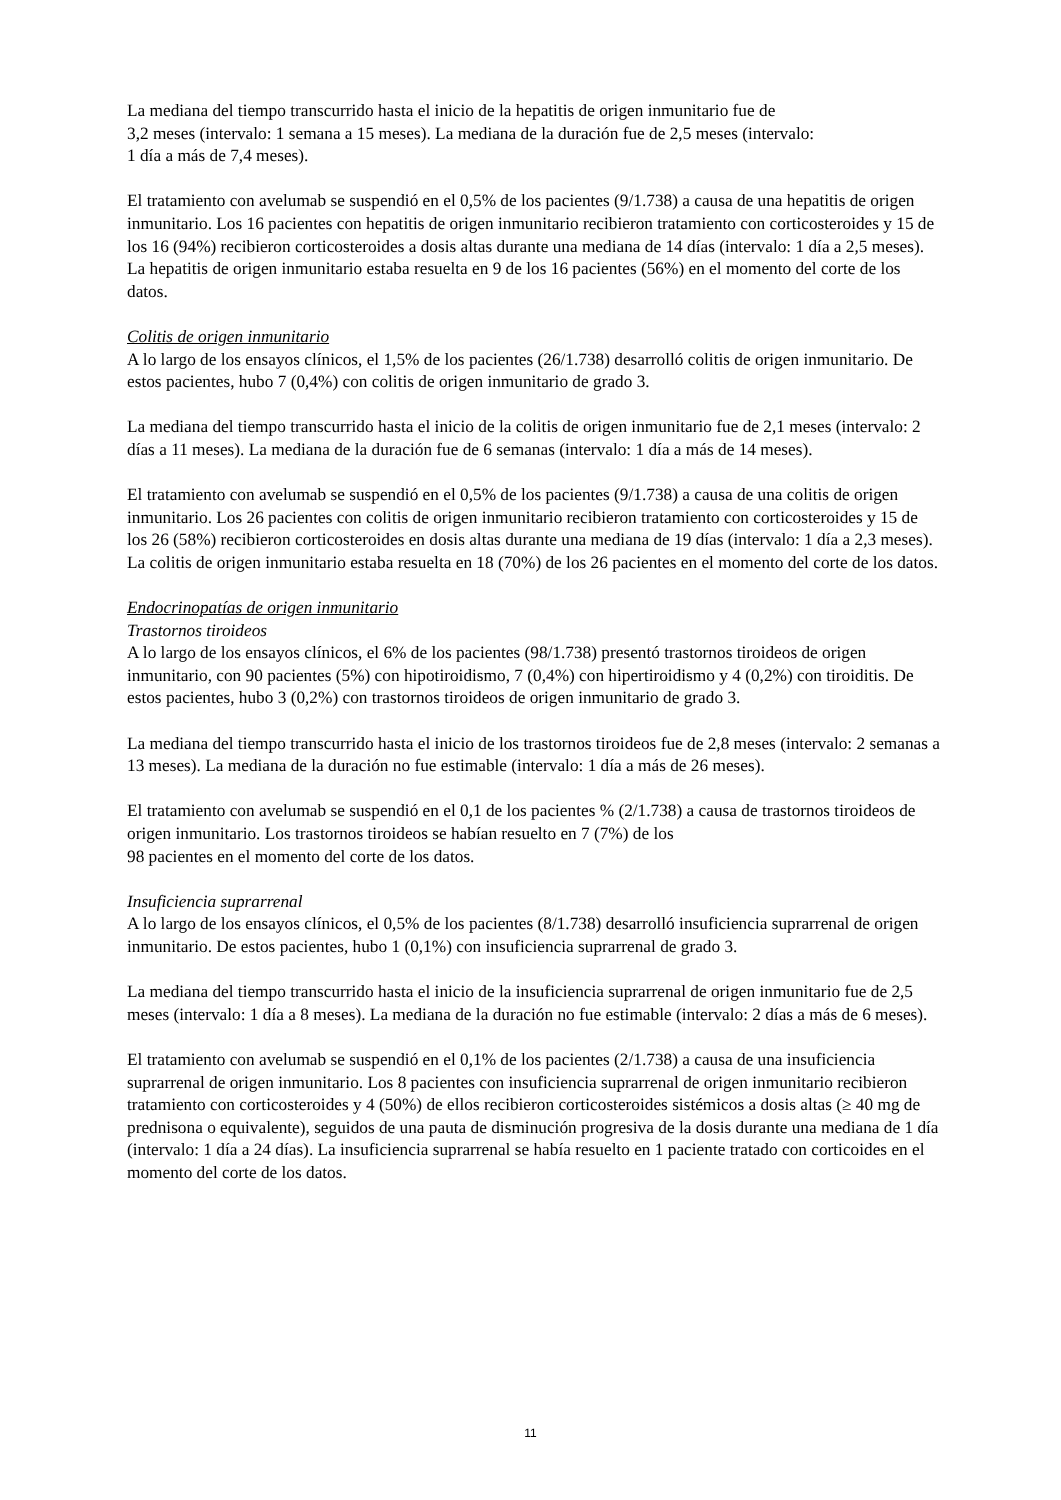La mediana del tiempo transcurrido hasta el inicio de la hepatitis de origen inmunitario fue de
3,2 meses (intervalo: 1 semana a 15 meses). La mediana de la duración fue de 2,5 meses (intervalo:
1 día a más de 7,4 meses).
El tratamiento con avelumab se suspendió en el 0,5% de los pacientes (9/1.738) a causa de una hepatitis de origen inmunitario. Los 16 pacientes con hepatitis de origen inmunitario recibieron tratamiento con corticosteroides y 15 de los 16 (94%) recibieron corticosteroides a dosis altas durante una mediana de 14 días (intervalo: 1 día a 2,5 meses). La hepatitis de origen inmunitario estaba resuelta en 9 de los 16 pacientes (56%) en el momento del corte de los datos.
Colitis de origen inmunitario
A lo largo de los ensayos clínicos, el 1,5% de los pacientes (26/1.738) desarrolló colitis de origen inmunitario. De estos pacientes, hubo 7 (0,4%) con colitis de origen inmunitario de grado 3.
La mediana del tiempo transcurrido hasta el inicio de la colitis de origen inmunitario fue de 2,1 meses (intervalo: 2 días a 11 meses). La mediana de la duración fue de 6 semanas (intervalo: 1 día a más de 14 meses).
El tratamiento con avelumab se suspendió en el 0,5% de los pacientes (9/1.738) a causa de una colitis de origen inmunitario. Los 26 pacientes con colitis de origen inmunitario recibieron tratamiento con corticosteroides y 15 de los 26 (58%) recibieron corticosteroides en dosis altas durante una mediana de 19 días (intervalo: 1 día a 2,3 meses). La colitis de origen inmunitario estaba resuelta en 18 (70%) de los 26 pacientes en el momento del corte de los datos.
Endocrinopatías de origen inmunitario
Trastornos tiroideos
A lo largo de los ensayos clínicos, el 6% de los pacientes (98/1.738) presentó trastornos tiroideos de origen inmunitario, con 90 pacientes (5%) con hipotiroidismo, 7 (0,4%) con hipertiroidismo y 4 (0,2%) con tiroiditis. De estos pacientes, hubo 3 (0,2%) con trastornos tiroideos de origen inmunitario de grado 3.
La mediana del tiempo transcurrido hasta el inicio de los trastornos tiroideos fue de 2,8 meses (intervalo: 2 semanas a 13 meses). La mediana de la duración no fue estimable (intervalo: 1 día a más de 26 meses).
El tratamiento con avelumab se suspendió en el 0,1 de los pacientes % (2/1.738) a causa de trastornos tiroideos de origen inmunitario. Los trastornos tiroideos se habían resuelto en 7 (7%) de los
98 pacientes en el momento del corte de los datos.
Insuficiencia suprarrenal
A lo largo de los ensayos clínicos, el 0,5% de los pacientes (8/1.738) desarrolló insuficiencia suprarrenal de origen inmunitario. De estos pacientes, hubo 1 (0,1%) con insuficiencia suprarrenal de grado 3.
La mediana del tiempo transcurrido hasta el inicio de la insuficiencia suprarrenal de origen inmunitario fue de 2,5 meses (intervalo: 1 día a 8 meses). La mediana de la duración no fue estimable (intervalo: 2 días a más de 6 meses).
El tratamiento con avelumab se suspendió en el 0,1% de los pacientes (2/1.738) a causa de una insuficiencia suprarrenal de origen inmunitario. Los 8 pacientes con insuficiencia suprarrenal de origen inmunitario recibieron tratamiento con corticosteroides y 4 (50%) de ellos recibieron corticosteroides sistémicos a dosis altas (≥ 40 mg de prednisona o equivalente), seguidos de una pauta de disminución progresiva de la dosis durante una mediana de 1 día (intervalo: 1 día a 24 días). La insuficiencia suprarrenal se había resuelto en 1 paciente tratado con corticoides en el momento del corte de los datos.
11